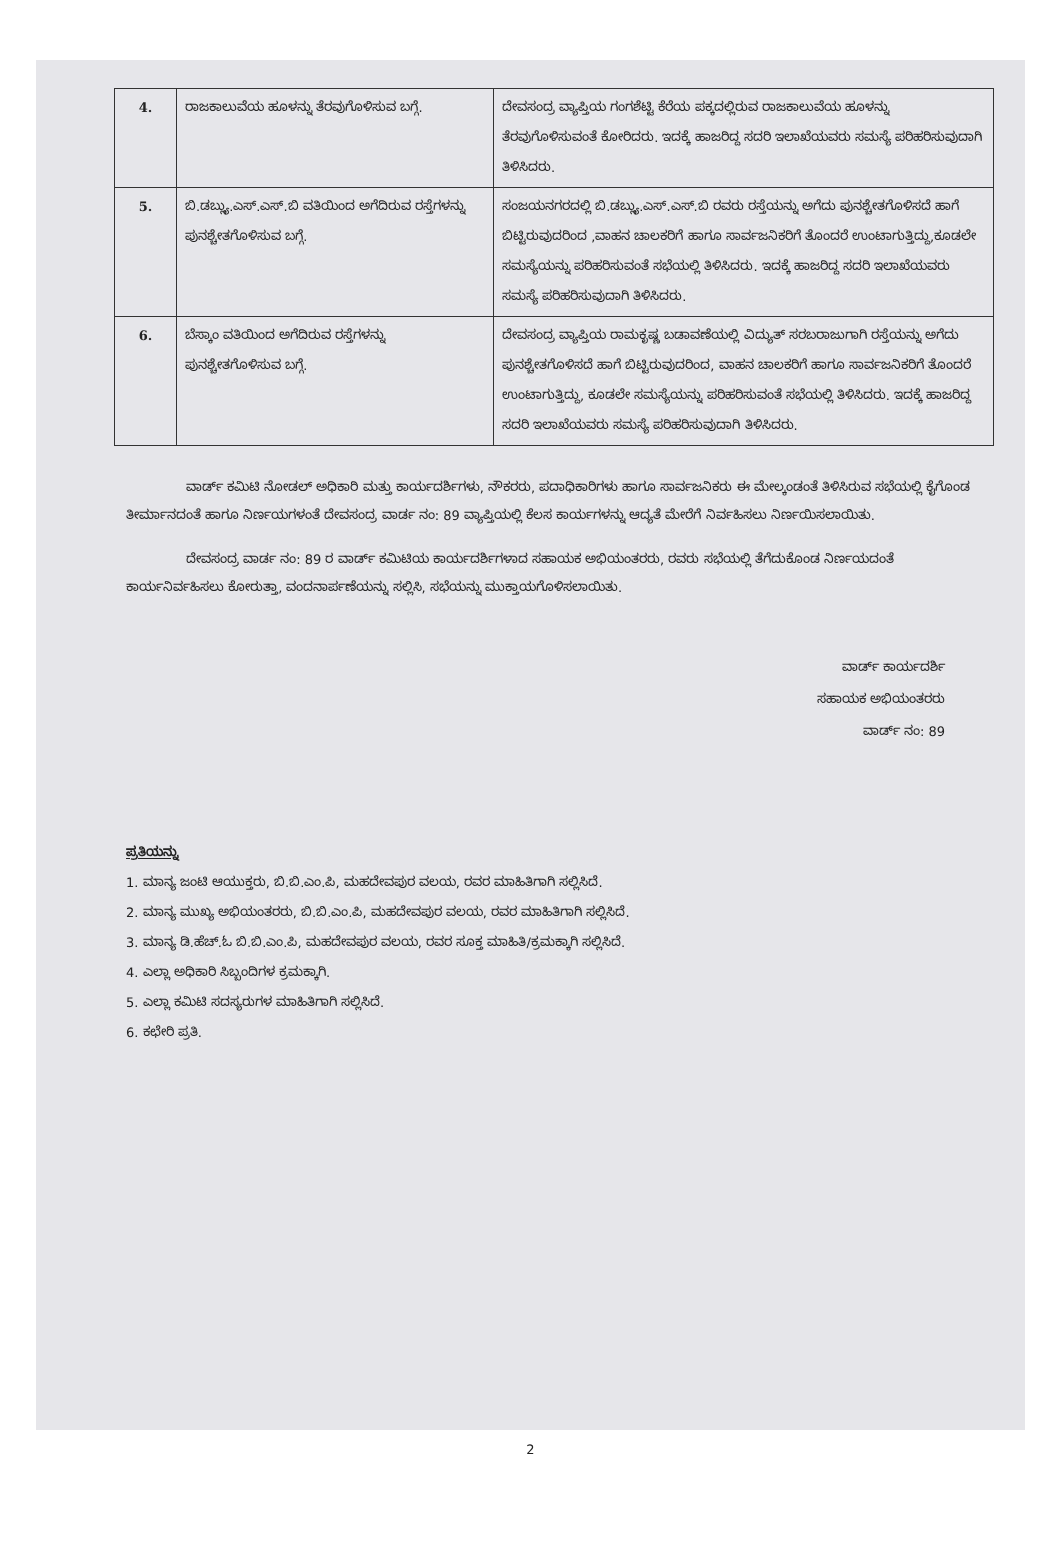| 4. | ರಾಜಕಾಲುವೆಯ ಹೂಳನ್ನು ತೆರವುಗೊಳಿಸುವ ಬಗ್ಗೆ. | ದೇವಸಂದ್ರ ವ್ಯಾಪ್ತಿಯ ಗಂಗಶೆಟ್ಟಿ ಕೆರೆಯ ಪಕ್ಕದಲ್ಲಿರುವ ರಾಜಕಾಲುವೆಯ ಹೂಳನ್ನು ತೆರವುಗೊಳಿಸುವಂತೆ ಕೋರಿದರು. ಇದಕ್ಕೆ ಹಾಜರಿದ್ದ ಸದರಿ ಇಲಾಖೆಯವರು ಸಮಸ್ಯೆ ಪರಿಹರಿಸುವುದಾಗಿ ತಿಳಿಸಿದರು. |
| 5. | ಬಿ.ಡಬ್ಲ್ಯು.ಎಸ್.ಎಸ್.ಬಿ ವತಿಯಿಂದ ಅಗೆದಿರುವ ರಸ್ತೆಗಳನ್ನು ಪುನಶ್ಚೇತಗೊಳಿಸುವ ಬಗ್ಗೆ. | ಸಂಜಯನಗರದಲ್ಲಿ ಬಿ.ಡಬ್ಲ್ಯು.ಎಸ್.ಎಸ್.ಬಿ ರವರು ರಸ್ತೆಯನ್ನು ಅಗೆದು ಪುನಶ್ಚೇತಗೊಳಿಸದೆ ಹಾಗೆ ಬಿಟ್ಟಿರುವುದರಿಂದ ,ವಾಹನ ಚಾಲಕರಿಗೆ ಹಾಗೂ ಸಾರ್ವಜನಿಕರಿಗೆ ತೊಂದರೆ ಉಂಟಾಗುತ್ತಿದ್ದು,ಕೂಡಲೇ ಸಮಸ್ಯೆಯನ್ನು ಪರಿಹರಿಸುವಂತೆ ಸಭೆಯಲ್ಲಿ ತಿಳಿಸಿದರು. ಇದಕ್ಕೆ ಹಾಜರಿದ್ದ ಸದರಿ ಇಲಾಖೆಯವರು ಸಮಸ್ಯೆ ಪರಿಹರಿಸುವುದಾಗಿ ತಿಳಿಸಿದರು. |
| 6. | ಬೆಸ್ಕಾಂ ವತಿಯಿಂದ ಅಗೆದಿರುವ ರಸ್ತೆಗಳನ್ನು ಪುನಶ್ಚೇತಗೊಳಿಸುವ ಬಗ್ಗೆ. | ದೇವಸಂದ್ರ ವ್ಯಾಪ್ತಿಯ ರಾಮಕೃಷ್ಣ ಬಡಾವಣೆಯಲ್ಲಿ ವಿದ್ಯುತ್ ಸರಬರಾಜುಗಾಗಿ ರಸ್ತೆಯನ್ನು ಅಗೆದು ಪುನಶ್ಚೇತಗೊಳಿಸದೆ ಹಾಗೆ ಬಿಟ್ಟಿರುವುದರಿಂದ, ವಾಹನ ಚಾಲಕರಿಗೆ ಹಾಗೂ ಸಾರ್ವಜನಿಕರಿಗೆ ತೊಂದರೆ ಉಂಟಾಗುತ್ತಿದ್ದು, ಕೂಡಲೇ ಸಮಸ್ಯೆಯನ್ನು ಪರಿಹರಿಸುವಂತೆ ಸಭೆಯಲ್ಲಿ ತಿಳಿಸಿದರು. ಇದಕ್ಕೆ ಹಾಜರಿದ್ದ ಸದರಿ ಇಲಾಖೆಯವರು ಸಮಸ್ಯೆ ಪರಿಹರಿಸುವುದಾಗಿ ತಿಳಿಸಿದರು. |
ವಾರ್ಡ್ ಕಮಿಟಿ ನೋಡಲ್ ಅಧಿಕಾರಿ ಮತ್ತು ಕಾರ್ಯದರ್ಶಿಗಳು, ನೌಕರರು, ಪದಾಧಿಕಾರಿಗಳು ಹಾಗೂ ಸಾರ್ವಜನಿಕರು ಈ ಮೇಲ್ಕಂಡಂತೆ ತಿಳಿಸಿರುವ ಸಭೆಯಲ್ಲಿ ಕೈಗೊಂಡ ತೀರ್ಮಾನದಂತೆ ಹಾಗೂ ನಿರ್ಣಯಗಳಂತೆ ದೇವಸಂದ್ರ ವಾರ್ಡ ನಂ: 89 ವ್ಯಾಪ್ತಿಯಲ್ಲಿ ಕೆಲಸ ಕಾರ್ಯಗಳನ್ನು ಆದ್ಯತೆ ಮೇರೆಗೆ ನಿರ್ವಹಿಸಲು ನಿರ್ಣಯಿಸಲಾಯಿತು.
ದೇವಸಂದ್ರ ವಾರ್ಡ ನಂ: 89 ರ ವಾರ್ಡ್ ಕಮಿಟಿಯ ಕಾರ್ಯದರ್ಶಿಗಳಾದ ಸಹಾಯಕ ಅಭಿಯಂತರರು, ರವರು ಸಭೆಯಲ್ಲಿ ತೆಗೆದುಕೊಂಡ ನಿರ್ಣಯದಂತೆ ಕಾರ್ಯನಿರ್ವಹಿಸಲು ಕೋರುತ್ತಾ, ವಂದನಾರ್ಪಣೆಯನ್ನು ಸಲ್ಲಿಸಿ, ಸಭೆಯನ್ನು ಮುಕ್ತಾಯಗೊಳಿಸಲಾಯಿತು.
ವಾರ್ಡ್ ಕಾರ್ಯದರ್ಶಿ
ಸಹಾಯಕ ಅಭಿಯಂತರರು
ವಾರ್ಡ್ ನಂ: 89
ಪ್ರತಿಯನ್ನು
1. ಮಾನ್ಯ ಜಂಟಿ ಆಯುಕ್ತರು, ಬಿ.ಬಿ.ಎಂ.ಪಿ, ಮಹದೇವಪುರ ವಲಯ, ರವರ ಮಾಹಿತಿಗಾಗಿ ಸಲ್ಲಿಸಿದೆ.
2. ಮಾನ್ಯ ಮುಖ್ಯ ಅಭಿಯಂತರರು, ಬಿ.ಬಿ.ಎಂ.ಪಿ, ಮಹದೇವಪುರ ವಲಯ, ರವರ ಮಾಹಿತಿಗಾಗಿ ಸಲ್ಲಿಸಿದೆ.
3. ಮಾನ್ಯ ಡಿ.ಹೆಚ್.ಓ ಬಿ.ಬಿ.ಎಂ.ಪಿ, ಮಹದೇವಪುರ ವಲಯ, ರವರ ಸೂಕ್ತ ಮಾಹಿತಿ/ಕ್ರಮಕ್ಕಾಗಿ ಸಲ್ಲಿಸಿದೆ.
4. ಎಲ್ಲಾ ಅಧಿಕಾರಿ ಸಿಬ್ಬಂದಿಗಳ ಕ್ರಮಕ್ಕಾಗಿ.
5. ಎಲ್ಲಾ ಕಮಿಟಿ ಸದಸ್ಯರುಗಳ ಮಾಹಿತಿಗಾಗಿ ಸಲ್ಲಿಸಿದೆ.
6. ಕಛೇರಿ ಪ್ರತಿ.
2